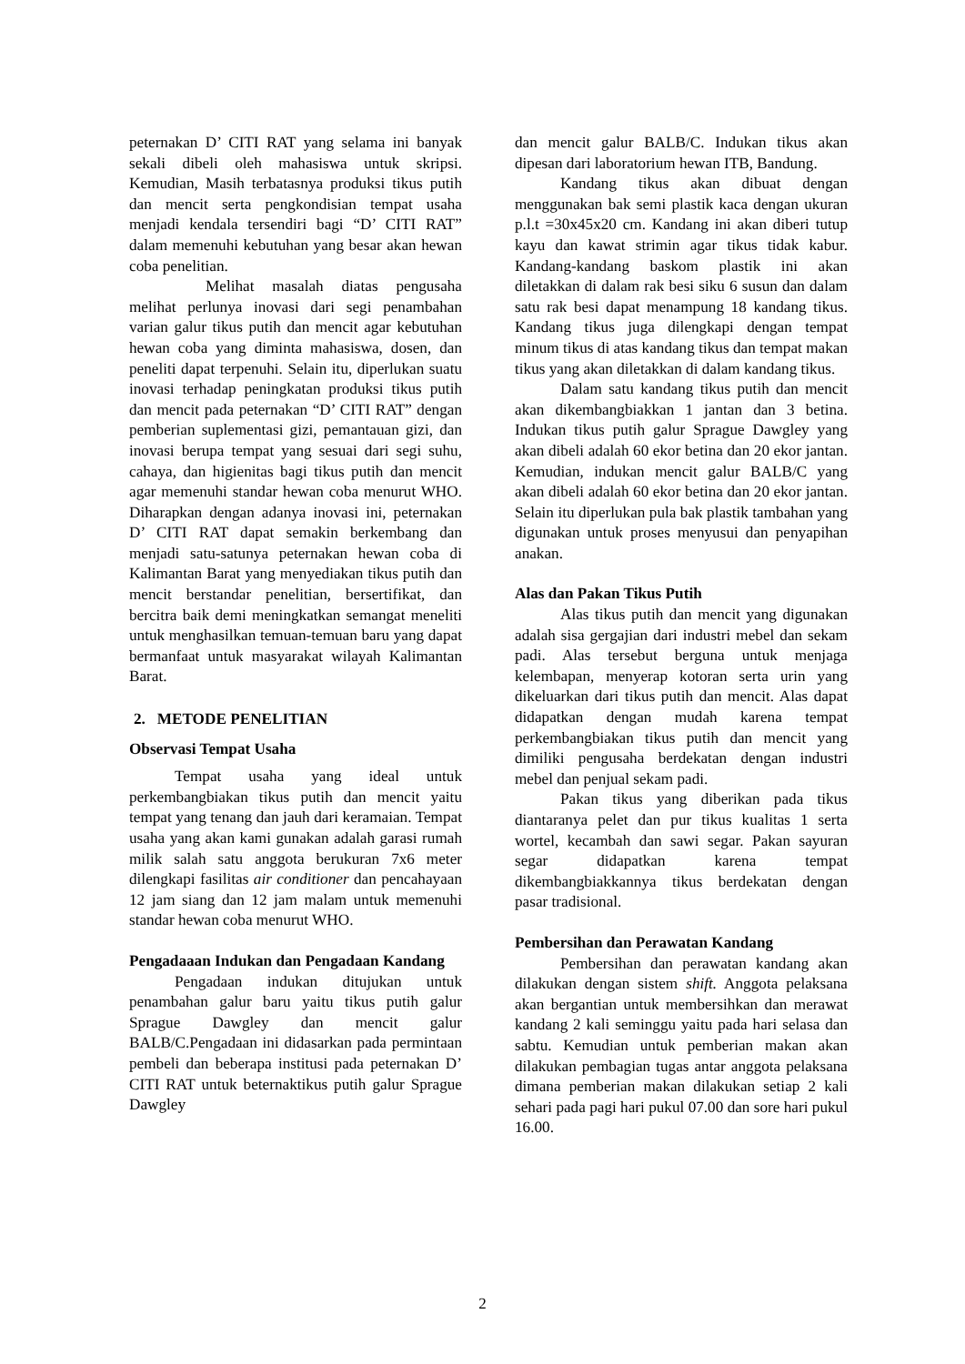peternakan D’ CITI RAT yang selama ini banyak sekali dibeli oleh mahasiswa untuk skripsi. Kemudian, Masih terbatasnya produksi tikus putih dan mencit serta pengkondisian tempat usaha menjadi kendala tersendiri bagi “D’ CITI RAT” dalam memenuhi kebutuhan yang besar akan hewan coba penelitian.
Melihat masalah diatas pengusaha melihat perlunya inovasi dari segi penambahan varian galur tikus putih dan mencit agar kebutuhan hewan coba yang diminta mahasiswa, dosen, dan peneliti dapat terpenuhi. Selain itu, diperlukan suatu inovasi terhadap peningkatan produksi tikus putih dan mencit pada peternakan “D’ CITI RAT” dengan pemberian suplementasi gizi, pemantauan gizi, dan inovasi berupa tempat yang sesuai dari segi suhu, cahaya, dan higienitas bagi tikus putih dan mencit agar memenuhi standar hewan coba menurut WHO. Diharapkan dengan adanya inovasi ini, peternakan D’ CITI RAT dapat semakin berkembang dan menjadi satu-satunya peternakan hewan coba di Kalimantan Barat yang menyediakan tikus putih dan mencit berstandar penelitian, bersertifikat, dan bercitra baik demi meningkatkan semangat meneliti untuk menghasilkan temuan-temuan baru yang dapat bermanfaat untuk masyarakat wilayah Kalimantan Barat.
2. METODE PENELITIAN
Observasi Tempat Usaha
Tempat usaha yang ideal untuk perkembangbiakan tikus putih dan mencit yaitu tempat yang tenang dan jauh dari keramaian. Tempat usaha yang akan kami gunakan adalah garasi rumah milik salah satu anggota berukuran 7x6 meter dilengkapi fasilitas air conditioner dan pencahayaan 12 jam siang dan 12 jam malam untuk memenuhi standar hewan coba menurut WHO.
Pengadaaan Indukan dan Pengadaan Kandang
Pengadaan indukan ditujukan untuk penambahan galur baru yaitu tikus putih galur Sprague Dawgley dan mencit galur BALB/C.Pengadaan ini didasarkan pada permintaan pembeli dan beberapa institusi pada peternakan D’ CITI RAT untuk beternaktikus putih galur Sprague Dawgley
dan mencit galur BALB/C. Indukan tikus akan dipesan dari laboratorium hewan ITB, Bandung.
Kandang tikus akan dibuat dengan menggunakan bak semi plastik kaca dengan ukuran p.l.t =30x45x20 cm. Kandang ini akan diberi tutup kayu dan kawat strimin agar tikus tidak kabur. Kandang-kandang baskom plastik ini akan diletakkan di dalam rak besi siku 6 susun dan dalam satu rak besi dapat menampung 18 kandang tikus. Kandang tikus juga dilengkapi dengan tempat minum tikus di atas kandang tikus dan tempat makan tikus yang akan diletakkan di dalam kandang tikus.
Dalam satu kandang tikus putih dan mencit akan dikembangbiakkan 1 jantan dan 3 betina. Indukan tikus putih galur Sprague Dawgley yang akan dibeli adalah 60 ekor betina dan 20 ekor jantan. Kemudian, indukan mencit galur BALB/C yang akan dibeli adalah 60 ekor betina dan 20 ekor jantan. Selain itu diperlukan pula bak plastik tambahan yang digunakan untuk proses menyusui dan penyapihan anakan.
Alas dan Pakan Tikus Putih
Alas tikus putih dan mencit yang digunakan adalah sisa gergajian dari industri mebel dan sekam padi. Alas tersebut berguna untuk menjaga kelembapan, menyerap kotoran serta urin yang dikeluarkan dari tikus putih dan mencit. Alas dapat didapatkan dengan mudah karena tempat perkembangbiakan tikus putih dan mencit yang dimiliki pengusaha berdekatan dengan industri mebel dan penjual sekam padi.
Pakan tikus yang diberikan pada tikus diantaranya pelet dan pur tikus kualitas 1 serta wortel, kecambah dan sawi segar. Pakan sayuran segar didapatkan karena tempat dikembangbiakkannya tikus berdekatan dengan pasar tradisional.
Pembersihan dan Perawatan Kandang
Pembersihan dan perawatan kandang akan dilakukan dengan sistem shift. Anggota pelaksana akan bergantian untuk membersihkan dan merawat kandang 2 kali seminggu yaitu pada hari selasa dan sabtu. Kemudian untuk pemberian makan akan dilakukan pembagian tugas antar anggota pelaksana dimana pemberian makan dilakukan setiap 2 kali sehari pada pagi hari pukul 07.00 dan sore hari pukul 16.00.
2